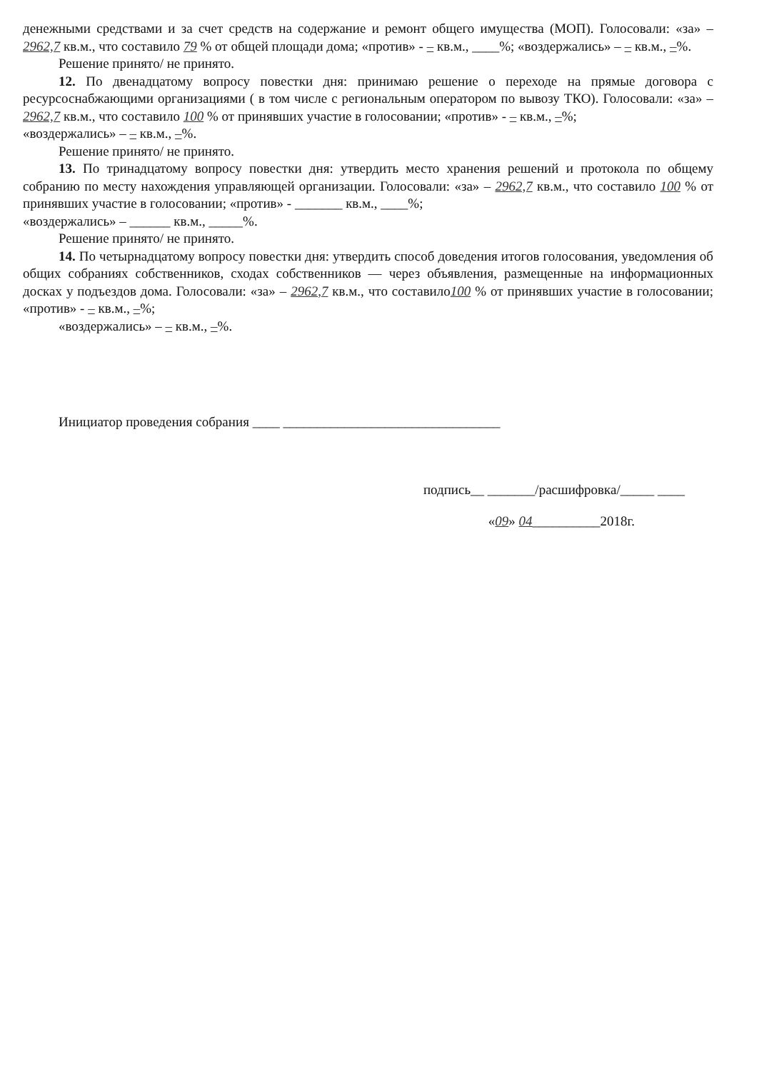денежными средствами и за счет средств на содержание и ремонт общего имущества (МОП). Голосовали: «за» – 2962,7 кв.м., что составило 79 % от общей площади дома; «против» - – кв.м., ____%; «воздержались» – – кв.м., –%.
Решение принято/ не принято.
12. По двенадцатому вопросу повестки дня: принимаю решение о переходе на прямые договора с ресурсоснабжающими организациями ( в том числе с региональным оператором по вывозу ТКО). Голосовали: «за» – 2962,7 кв.м., что составило 100 % от принявших участие в голосовании; «против» - – кв.м., –%;
«воздержались» – – кв.м., –%.
Решение принято/ не принято.
13. По тринадцатому вопросу повестки дня: утвердить место хранения решений и протокола по общему собранию по месту нахождения управляющей организации. Голосовали: «за» – 2962,7 кв.м., что составило 100 % от принявших участие в голосовании; «против» - _______ кв.м., ____%;
«воздержались» – ______ кв.м., _____%.
Решение принято/ не принято.
14. По четырнадцатому вопросу повестки дня: утвердить способ доведения итогов голосования, уведомления об общих собраниях собственников, сходах собственников — через объявления, размещенные на информационных досках у подъездов дома. Голосовали: «за» – 2962,7 кв.м., что составило100 % от принявших участие в голосовании; «против» - – кв.м., –%;
«воздержались» – – кв.м., –%.
Инициатор проведения собрания ____ ________________________________
подпись__ _______/расшифровка/_____ ____
«09» 04__________2018г.